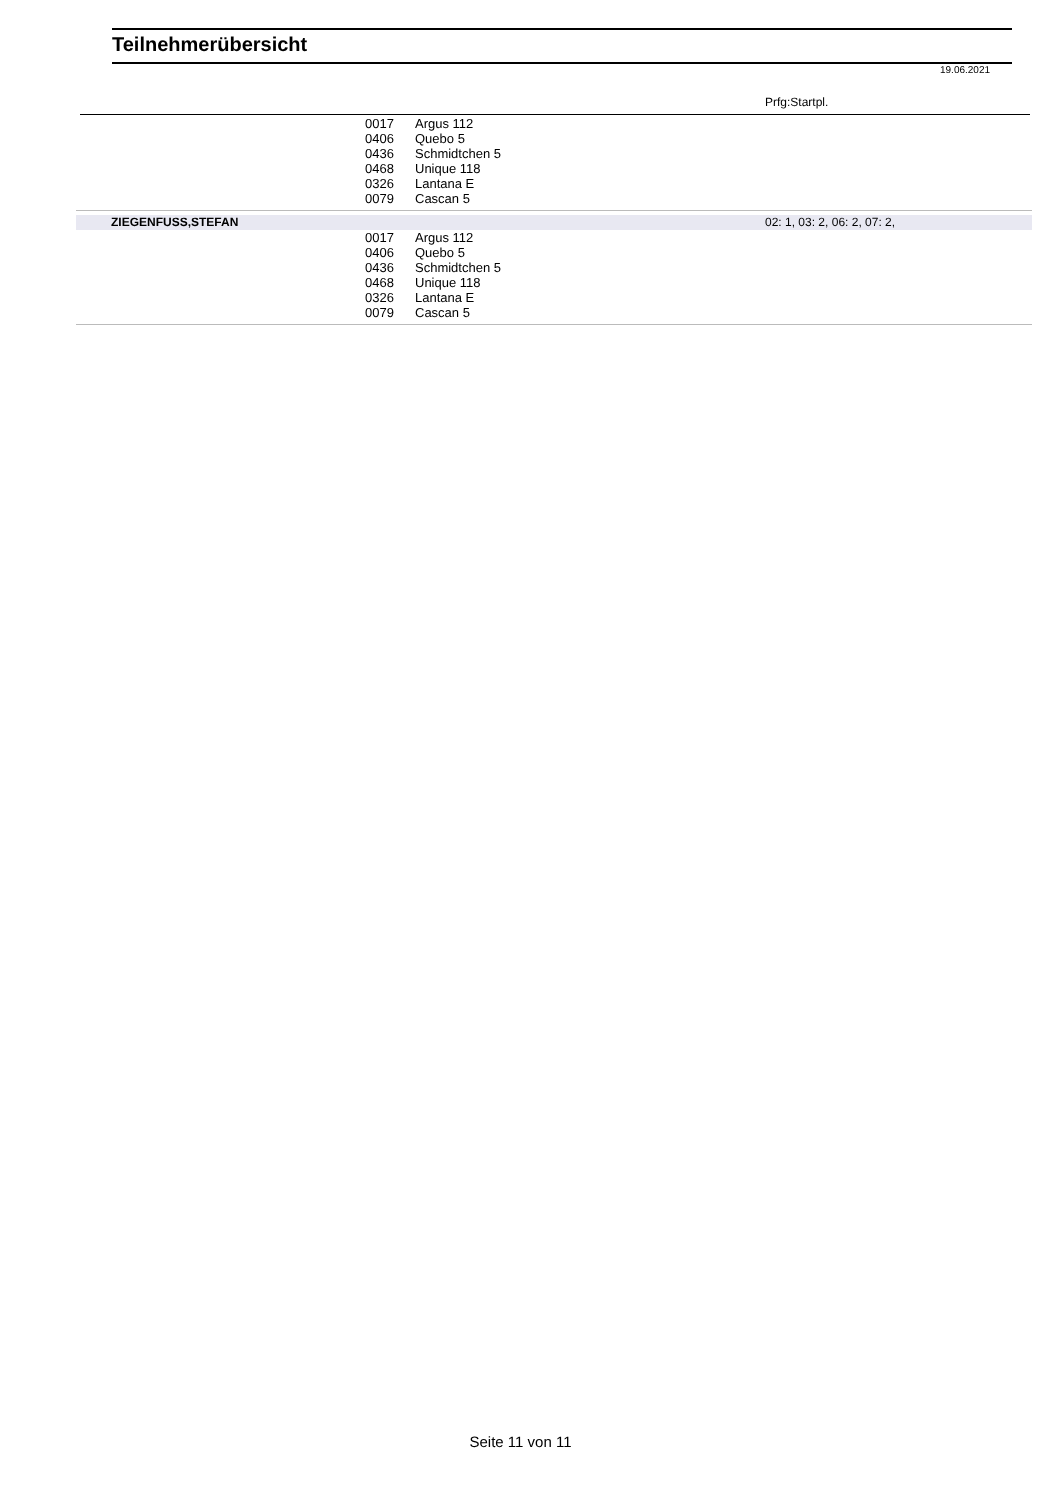Teilnehmerübersicht
19.06.2021
Prfg:Startpl.
| | 0017 | Argus 112 | |
| | 0406 | Quebo 5 | |
| | 0436 | Schmidtchen 5 | |
| | 0468 | Unique 118 | |
| | 0326 | Lantana E | |
| | 0079 | Cascan 5 | |
| ZIEGENFUSS,STEFAN | | | 02: 1, 03: 2, 06: 2, 07: 2, |
| | 0017 | Argus 112 | |
| | 0406 | Quebo 5 | |
| | 0436 | Schmidtchen 5 | |
| | 0468 | Unique 118 | |
| | 0326 | Lantana E | |
| | 0079 | Cascan 5 | |
Seite 11 von 11